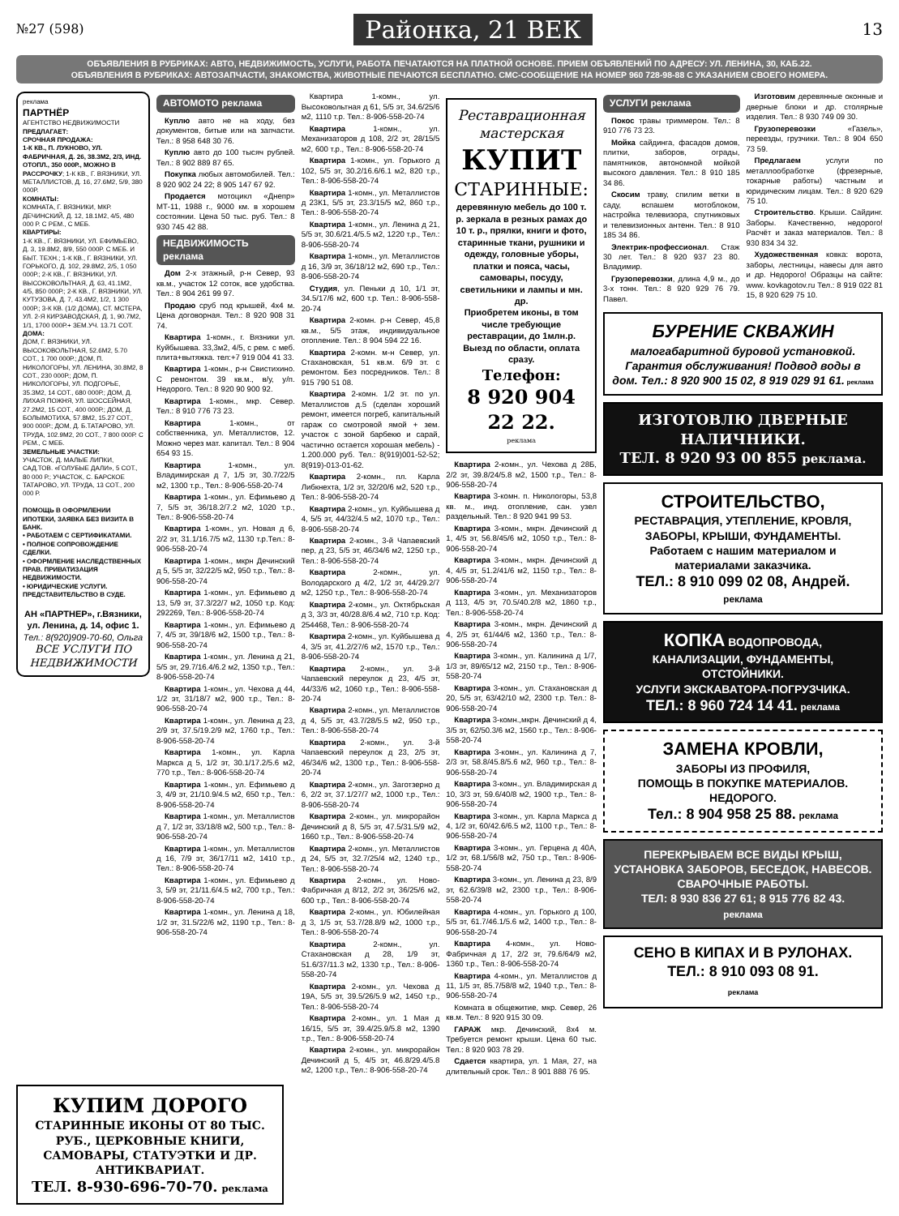№27 (598) Районка, 21 ВЕК 13
ОБЪЯВЛЕНИЯ В РУБРИКАХ: АВТО, НЕДВИЖИМОСТЬ, УСЛУГИ, РАБОТА ПЕЧАТАЮТСЯ НА ПЛАТНОЙ ОСНОВЕ. ПРИЕМ ОБЪЯВЛЕНИЙ ПО АДРЕСУ: УЛ. ЛЕНИНА, 30, КАБ.22.
ОБЪЯВЛЕНИЯ В РУБРИКАХ: АВТОЗАПЧАСТИ, ЗНАКОМСТВА, ЖИВОТНЫЕ ПЕЧАЮТСЯ БЕСПЛАТНО. СМС-СООБЩЕНИЕ НА НОМЕР 960 728-98-88 С УКАЗАНИЕМ СВОЕГО НОМЕРА.
реклама
ПАРТНЁР
АГЕНТСТВО НЕДВИЖИМОСТИ
ПРЕДЛАГАЕТ:
СРОЧНАЯ ПРОДАЖА:
1-К КВ., П. ЛУКНОВО, УЛ. ФАБРИЧНАЯ, Д. 26, 38.3М2, 2/3, ИНД. ОТОПЛ., 350 000Р., МОЖНО В РАССРОЧКУ; 1-К КВ., Г. ВЯЗНИКИ, УЛ. МЕТАЛЛИСТОВ, Д. 16, 27.6М2, 5/9, 380 000Р.
КОМНАТЫ:
КОМНАТА, Г. ВЯЗНИКИ, МКР. ДЕЧИНСКИЙ, Д. 12, 18.1М2, 4/5, 480 000 Р. С РЕМ., С МЕБ.
КВАРТИРЫ:
1-К КВ., Г. ВЯЗНИКИ, УЛ. ЕФИМЬЕВО, Д. 3, 19.8М2, 8/9, 550 000Р. С МЕБ. И БЫТ. ТЕХН.; 1-К КВ., Г. ВЯЗНИКИ, УЛ. ГОРЬКОГО, Д. 102, 29.8М2, 2/5, 1 050 000Р.; 2-К КВ., Г. ВЯЗНИКИ, УЛ. ВЫСОКОВОЛЬТНАЯ, Д. 63, 41.1М2, 4/5, 850 000Р.; 2-К КВ., Г. ВЯЗНИКИ, УЛ. КУТУЗОВА, Д. 7, 43.4М2, 1/2, 1 300 000Р.; 3-К КВ. (1/2 ДОМА), СТ. МСТЕРА, УЛ. 2-Я КИРЗАВОДСКАЯ, Д. 1, 90.7М2, 1/1, 1700 000Р.+ ЗЕМ.УЧ. 13.71 СОТ.
ДОМА:
ДОМ, Г. ВЯЗНИКИ, УЛ. ВЫСОКОВОЛЬТНАЯ, 52.6М2, 5.70 СОТ., 1 700 000Р.; ДОМ, П. НИКОЛОГОРЫ, УЛ. ЛЕНИНА, 30.8М2, 8 СОТ., 230 000Р.; ДОМ, П. НИКОЛОГОРЫ, УЛ. ПОДГОРЬЕ, 35.3М2, 14 СОТ., 680 000Р.; ДОМ, Д. ЛИХАЯ ПОЖНЯ, УЛ. ШОССЕЙНАЯ, 27.2М2, 15 СОТ., 400 000Р.; ДОМ, Д. БОЛЫМОТИХА, 57.8М2, 15.27 СОТ., 900 000Р.; ДОМ, Д. Б.ТАТАРОВО, УЛ. ТРУДА, 102.9М2, 20 СОТ., 7 800 000Р. С РЕМ., С МЕБ.
ЗЕМЕЛЬНЫЕ УЧАСТКИ:
УЧАСТОК, Д. МАЛЫЕ ЛИПКИ, САД.ТОВ. «ГОЛУБЫЕ ДАЛИ», 5 СОТ., 80 000 Р.; УЧАСТОК, С. БАРСКОЕ ТАТАРОВО, УЛ. ТРУДА, 13 СОТ., 200 000 Р.
ПОМОЩЬ В ОФОРМЛЕНИИ ИПОТЕКИ, ЗАЯВКА БЕЗ ВИЗИТА В БАНК.
• РАБОТАЕМ С СЕРТИФИКАТАМИ.
• ПОЛНОЕ СОПРОВОЖДЕНИЕ СДЕЛКИ.
• ОФОРМЛЕНИЕ НАСЛЕДСТВЕННЫХ ПРАВ. ПРИВАТИЗАЦИЯ НЕДВИЖИМОСТИ.
• ЮРИДИЧЕСКИЕ УСЛУГИ. ПРЕДСТАВИТЕЛЬСТВО В СУДЕ.
АН «ПАРТНЕР», г.Вязники, ул. Ленина, д. 14, офис 1.
Тел.: 8(920)909-70-60, Ольга
ВСЕ УСЛУГИ ПО НЕДВИЖИМОСТИ
АВТОМОТО реклама
Куплю авто не на ходу, без документов, битые или на запчасти. Тел.: 8 958 648 30 76.
Куплю авто до 100 тысяч рублей. Тел.: 8 902 889 87 65.
Покупка любых автомобилей. Тел.: 8 920 902 24 22; 8 905 147 67 92.
Продается мотоцикл «Днепр» МТ-11, 1988 г., 9000 км. в хорошем состоянии. Цена 50 тыс. руб. Тел.: 8 930 745 42 88.
НЕДВИЖИМОСТЬ реклама
Дом 2-х этажный, р-н Север, 93 кв.м., участок 12 соток, все удобства. Тел.: 8 904 261 99 97.
Продаю сруб под крышей, 4х4 м. Цена договорная. Тел.: 8 920 908 31 74.
Квартира 1-комн., г. Вязники ул. Куйбышева. 33,3м2, 4/5, с рем. с меб. плита+вытяжка. тел:+7 919 004 41 33.
Квартира 1-комн., р-н Свистихино. С ремонтом. 39 кв.м., в/у, у/п. Недорого. Тел.: 8 920 90 900 92.
Квартира 1-комн., мкр. Север. Тел.: 8 910 776 73 23.
Квартира 1-комн., от собственника, ул. Металлистов, 12. Можно через мат. капитал. Тел.: 8 904 654 93 15.
Квартира 1-комн., ул. Владимирская д 7, 1/5 эт, 30.7/22/5 м2, 1300 т.р., Тел.: 8-906-558-20-74
Квартира 1-комн., ул. Ефимьево д 7, 5/5 эт, 36/18.2/7.2 м2, 1020 т.р., Тел.: 8-906-558-20-74
Квартира 1-комн., ул. Новая д 6, 2/2 эт, 31.1/16.7/5 м2, 1130 т.р.Тел.: 8-906-558-20-74
Квартира 1-комн., мкрн Дечинский д 5, 5/5 эт, 32/22/5 м2, 950 т.р., Тел.: 8-906-558-20-74
Квартира 1-комн., ул. Ефимьево д 13, 5/9 эт, 37.3/22/7 м2, 1050 т.р. Код: 292269, Тел.: 8-906-558-20-74
Квартира 1-комн., ул. Ефимьево д 7, 4/5 эт, 39/18/6 м2, 1500 т.р., Тел.: 8-906-558-20-74
Квартира 1-комн., ул. Ленина д 21, 5/5 эт, 29.7/16.4/6.2 м2, 1350 т.р., Тел.: 8-906-558-20-74
Квартира 1-комн., ул. Чехова д 44, 1/2 эт, 31/18/7 м2, 900 т.р., Тел.: 8-906-558-20-74
Квартира 1-комн., ул. Ленина д 23, 2/9 эт, 37.5/19.2/9 м2, 1760 т.р., Тел.: 8-906-558-20-74
Квартира 1-комн., ул. Карла Маркса д 5, 1/2 эт, 30.1/17.2/5.6 м2, 770 т.р., Тел.: 8-906-558-20-74
Квартира 1-комн., ул. Ефимьево д 3, 4/9 эт, 21/10.9/4.5 м2, 650 т.р., Тел.: 8-906-558-20-74
Квартира 1-комн., ул. Металлистов д 7, 1/2 эт, 33/18/8 м2, 500 т.р., Тел.: 8-906-558-20-74
Квартира 1-комн., ул. Металлистов д 16, 7/9 эт, 36/17/11 м2, 1410 т.р., Тел.: 8-906-558-20-74
Квартира 1-комн., ул. Ефимьево д 3, 5/9 эт, 21/11.6/4.5 м2, 700 т.р., Тел.: 8-906-558-20-74
Квартира 1-комн., ул. Ленина д 18, 1/2 эт, 31.5/22/6 м2, 1190 т.р., Тел.: 8-906-558-20-74
Квартира 1-комн., ул. Высоковольтная д 61, 5/5 эт, 34.6/25/6 м2, 1110 т.р. Тел.: 8-906-558-20-74
Квартира 1-комн., ул. Механизаторов д 108, 2/2 эт, 28/15/5 м2, 600 т.р., Тел.: 8-906-558-20-74
Квартира 1-комн., ул. Горького д 102, 5/5 эт, 30.2/16.6/6.1 м2, 820 т.р., Тел.: 8-906-558-20-74
Квартира 1-комн., ул. Металлистов д 23К1, 5/5 эт, 23.3/15/5 м2, 860 т.р., Тел.: 8-906-558-20-74
Квартира 1-комн., ул. Ленина д 21, 5/5 эт, 30.6/21.4/5.5 м2, 1220 т.р., Тел.: 8-906-558-20-74
Квартира 1-комн., ул. Металлистов д 16, 3/9 эт, 36/18/12 м2, 690 т.р., Тел.: 8-906-558-20-74
Студия, ул. Пеньки д 10, 1/1 эт, 34.5/17/6 м2, 600 т.р. Тел.: 8-906-558-20-74
Квартира 2-комн. р-н Север, 45,8 кв.м., 5/5 этаж, индивидуальное отопление. Тел.: 8 904 594 22 16.
Квартира 2-комн. м-н Север, ул. Стахановская, 51 кв.м. 6/9 эт. с ремонтом. Без посредников. Тел.: 8 915 790 51 08.
Квартира 2-комн. 1/2 эт. по ул. Металлистов д.5 (сделан хороший ремонт, имеется погреб, капитальный гараж со смотровой ямой + зем. участок с зоной барбекю и сарай, частично остается хорошая мебель) - 1.200.000 руб. Тел.: 8(919)001-52-52; 8(919)-013-01-62.
Квартира 2-комн., пл. Карла Либкнехта, 1/2 эт, 32/20/6 м2, 520 т.р., Тел.: 8-906-558-20-74
Квартира 2-комн., ул. Куйбышева д 4, 5/5 эт, 44/32/4.5 м2, 1070 т.р., Тел.: 8-906-558-20-74
Квартира 2-комн., 3-й Чапаевский пер, д 23, 5/5 эт, 46/34/6 м2, 1250 т.р., Тел.: 8-906-558-20-74
Квартира 2-комн., ул. Володарского д 4/2, 1/2 эт, 44/29.2/7 м2, 1250 т.р., Тел.: 8-906-558-20-74
Квартира 2-комн., ул. Октябрьская д 3, 3/3 эт, 40/28.8/6.4 м2, 710 т.р. Код: 254468, Тел.: 8-906-558-20-74
Квартира 2-комн., ул. Куйбышева д 4, 3/5 эт, 41.2/27/6 м2, 1570 т.р., Тел.: 8-906-558-20-74
Квартира 2-комн., ул. 3-й Чапаевский переулок д 23, 4/5 эт, 44/33/6 м2, 1060 т.р., Тел.: 8-906-558-20-74
Квартира 2-комн., ул. Металлистов д 4, 5/5 эт, 43.7/28/5.5 м2, 950 т.р., Тел.: 8-906-558-20-74
Квартира 2-комн., ул. 3-й Чапаевский переулок д 23, 2/5 эт, 46/34/6 м2, 1300 т.р., Тел.: 8-906-558-20-74
Квартира 2-комн., ул. Заготзерно д 6, 2/2 эт, 37.1/27/7 м2, 1000 т.р., Тел.: 8-906-558-20-74
Квартира 2-комн., ул. микрорайон Дечинский д 8, 5/5 эт, 47.5/31.5/9 м2, 1660 т.р., Тел.: 8-906-558-20-74
Квартира 2-комн., ул. Металлистов д 24, 5/5 эт, 32.7/25/4 м2, 1240 т.р., Тел.: 8-906-558-20-74
Квартира 2-комн., ул. Ново-Фабричная д 8/12, 2/2 эт, 36/25/6 м2, 600 т.р., Тел.: 8-906-558-20-74
Квартира 2-комн., ул. Юбилейная д 3, 1/5 эт, 53.7/28.8/9 м2, 1000 т.р., Тел.: 8-906-558-20-74
Квартира 2-комн., ул. Стахановская д 28, 1/9 эт, 51.6/37/11.3 м2, 1330 т.р., Тел.: 8-906-558-20-74
Квартира 2-комн., ул. Чехова д 19А, 5/5 эт, 39.5/26/5.9 м2, 1450 т.р., Тел.: 8-906-558-20-74
Квартира 2-комн., ул. 1 Мая д 16/15, 5/5 эт, 39.4/25.9/5.8 м2, 1390 т.р., Тел.: 8-906-558-20-74
Квартира 2-комн., ул. микрорайон Дечинский д 5, 4/5 эт, 46.8/29.4/5.8 м2, 1200 т.р., Тел.: 8-906-558-20-74
Реставрационная мастерская
КУПИТ
СТАРИННЫЕ:
деревянную мебель до 100 т. р. зеркала в резных рамах до 10 т. р., прялки, книги и фото, старинные ткани, рушники и одежду, головные уборы, платки и пояса, часы, самовары, посуду, светильники и лампы и мн. др.
Приобретем иконы, в том числе требующие реставрации, до 1млн.р. Выезд по области, оплата сразу.
Телефон:
8 920 904 22 22.
реклама
Квартира 2-комн., ул. Чехова д 28Б, 2/2 эт, 39.8/24/5.8 м2, 1500 т.р., Тел.: 8-906-558-20-74
Квартира 3-комн. п. Никологоры, 53,8 кв. м., инд. отопление, сан. узел раздельный. Тел.: 8 920 941 99 53.
Квартира 3-комн., мкрн. Дечинский д 1, 4/5 эт, 56.8/45/6 м2, 1050 т.р., Тел.: 8-906-558-20-74
Квартира 3-комн., мкрн. Дечинский д 4, 4/5 эт, 51.2/41/6 м2, 1150 т.р., Тел.: 8-906-558-20-74
Квартира 3-комн., ул. Механизаторов д 113, 4/5 эт, 70.5/40.2/8 м2, 1860 т.р., Тел.: 8-906-558-20-74
Квартира 3-комн., мкрн. Дечинский д 4, 2/5 эт, 61/44/6 м2, 1360 т.р., Тел.: 8-906-558-20-74
Квартира 3-комн., ул. Калинина д 1/7, 1/3 эт, 89/65/12 м2, 2150 т.р., Тел.: 8-906-558-20-74
Квартира 3-комн., ул. Стахановская д 20, 5/5 эт, 63/42/10 м2, 2300 т.р. Тел.: 8-906-558-20-74
Квартира 3-комн.,мкрн. Дечинский д 4, 3/5 эт, 62/50.3/6 м2, 1560 т.р., Тел.: 8-906-558-20-74
Квартира 3-комн., ул. Калинина д 7, 2/3 эт, 58.8/45.8/5.6 м2, 960 т.р., Тел.: 8-906-558-20-74
Квартира 3-комн., ул. Владимирская д 10, 3/3 эт, 59.6/40/8 м2, 1900 т.р., Тел.: 8-906-558-20-74
Квартира 3-комн., ул. Карла Маркса д 4, 1/2 эт, 60/42.6/6.5 м2, 1100 т.р., Тел.: 8-906-558-20-74
Квартира 3-комн., ул. Герцена д 40А, 1/2 эт, 68.1/56/8 м2, 750 т.р., Тел.: 8-906-558-20-74
Квартира 3-комн., ул. Ленина д 23, 8/9 эт, 62.6/39/8 м2, 2300 т.р., Тел.: 8-906-558-20-74
Квартира 4-комн., ул. Горького д 100, 5/5 эт, 61.7/46.1/5.6 м2, 1400 т.р., Тел.: 8-906-558-20-74
Квартира 4-комн., ул. Ново-Фабричная д 17, 2/2 эт, 79.6/64/9 м2, 1360 т.р., Тел.: 8-906-558-20-74
Квартира 4-комн., ул. Металлистов д 11, 1/5 эт, 85.7/58/8 м2, 1940 т.р., Тел.: 8-906-558-20-74
Комната в общежитие, мкр. Север, 26 кв.м. Тел.: 8 920 915 30 09.
ГАРАЖ мкр. Дечинский, 8х4 м. Требуется ремонт крыши. Цена 60 тыс. Тел.: 8 920 903 78 29.
Сдается квартира, ул. 1 Мая, 27, на длительный срок. Тел.: 8 901 888 76 95.
УСЛУГИ реклама
Покос травы триммером. Тел.: 8 910 776 73 23.
Мойка сайдинга, фасадов домов, плитки, заборов, ограды, памятников, автономной мойкой высокого давления. Тел.: 8 910 185 34 86.
Скосим траву, спилим ветки в саду, вспашем мотоблоком, настройка телевизора, спутниковых и телевизионных антенн. Тел.: 8 910 185 34 86.
Электрик-профессионал. Стаж 30 лет. Тел.: 8 920 937 23 80. Владимир.
Грузоперевозки, длина 4,9 м., до 3-х тонн. Тел.: 8 920 929 76 79. Павел.
Изготовим деревянные оконные и дверные блоки и др. столярные изделия. Тел.: 8 930 749 09 30.
Грузоперевозки «Газель», переезды, грузчики. Тел.: 8 904 650 73 59.
Предлагаем услуги по металлообработке (фрезерные, токарные работы) частным и юридическим лицам. Тел.: 8 920 629 75 10.
Строительство. Крыши. Сайдинг. Заборы. Качественно, недорого! Расчёт и заказ материалов. Тел.: 8 930 834 34 32.
Художественная ковка: ворота, заборы, лестницы, навесы для авто и др. Недорого! Образцы на сайте: www. kovkagotov.ru Тел.: 8 919 022 81 15, 8 920 629 75 10.
БУРЕНИЕ СКВАЖИН
малогабаритной буровой установкой. Гарантия обслуживания! Подвод воды в дом. Тел.: 8 920 900 15 02, 8 919 029 91 61. реклама
ИЗГОТОВЛЮ ДВЕРНЫЕ НАЛИЧНИКИ.
ТЕЛ. 8 920 93 00 855 реклама.
СТРОИТЕЛЬСТВО,
РЕСТАВРАЦИЯ, УТЕПЛЕНИЕ, КРОВЛЯ, ЗАБОРЫ, КРЫШИ, ФУНДАМЕНТЫ.
Работаем с нашим материалом и материалами заказчика.
ТЕЛ.: 8 910 099 02 08, Андрей.
реклама
КОПКА ВОДОПРОВОДА,
КАНАЛИЗАЦИИ, ФУНДАМЕНТЫ, ОТСТОЙНИКИ.
УСЛУГИ ЭКСКАВАТОРА-ПОГРУЗЧИКА.
ТЕЛ.: 8 960 724 14 41. реклама
ЗАМЕНА КРОВЛИ,
ЗАБОРЫ ИЗ ПРОФИЛЯ,
ПОМОЩЬ В ПОКУПКЕ МАТЕРИАЛОВ. НЕДОРОГО.
Тел.: 8 904 958 25 88. реклама
ПЕРЕКРЫВАЕМ ВСЕ ВИДЫ КРЫШ,
УСТАНОВКА ЗАБОРОВ, БЕСЕДОК, НАВЕСОВ.
СВАРОЧНЫЕ РАБОТЫ.
ТЕЛ: 8 930 836 27 61; 8 915 776 82 43.
реклама
СЕНО В КИПАХ И В РУЛОНАХ.
ТЕЛ.: 8 910 093 08 91.
реклама
КУПИМ ДОРОГО
СТАРИННЫЕ ИКОНЫ ОТ 80 ТЫС. РУБ., ЦЕРКОВНЫЕ КНИГИ, САМОВАРЫ, СТАТУЭТКИ И ДР. АНТИКВАРИАТ.
ТЕЛ. 8-930-696-70-70. реклама